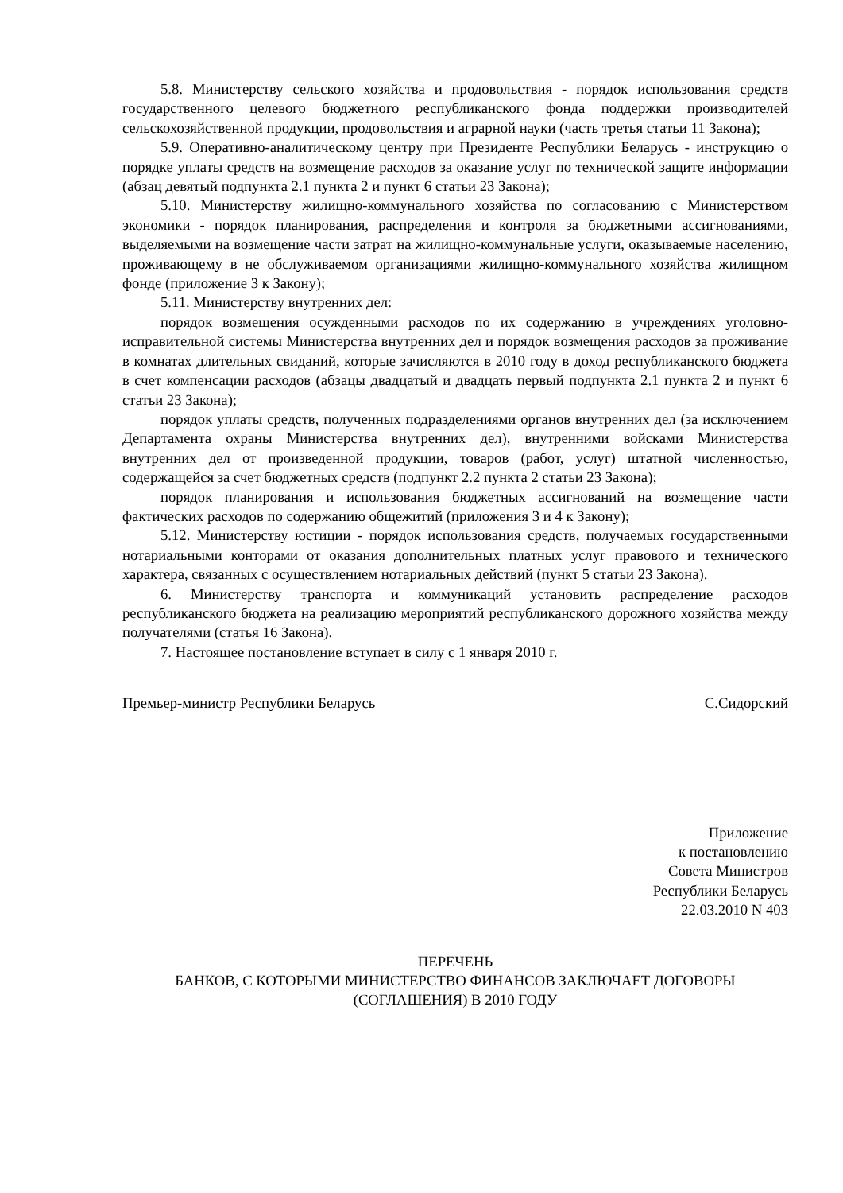5.8. Министерству сельского хозяйства и продовольствия - порядок использования средств государственного целевого бюджетного республиканского фонда поддержки производителей сельскохозяйственной продукции, продовольствия и аграрной науки (часть третья статьи 11 Закона);
5.9. Оперативно-аналитическому центру при Президенте Республики Беларусь - инструкцию о порядке уплаты средств на возмещение расходов за оказание услуг по технической защите информации (абзац девятый подпункта 2.1 пункта 2 и пункт 6 статьи 23 Закона);
5.10. Министерству жилищно-коммунального хозяйства по согласованию с Министерством экономики - порядок планирования, распределения и контроля за бюджетными ассигнованиями, выделяемыми на возмещение части затрат на жилищно-коммунальные услуги, оказываемые населению, проживающему в не обслуживаемом организациями жилищно-коммунального хозяйства жилищном фонде (приложение 3 к Закону);
5.11. Министерству внутренних дел:
порядок возмещения осужденными расходов по их содержанию в учреждениях уголовно-исправительной системы Министерства внутренних дел и порядок возмещения расходов за проживание в комнатах длительных свиданий, которые зачисляются в 2010 году в доход республиканского бюджета в счет компенсации расходов (абзацы двадцатый и двадцать первый подпункта 2.1 пункта 2 и пункт 6 статьи 23 Закона);
порядок уплаты средств, полученных подразделениями органов внутренних дел (за исключением Департамента охраны Министерства внутренних дел), внутренними войсками Министерства внутренних дел от произведенной продукции, товаров (работ, услуг) штатной численностью, содержащейся за счет бюджетных средств (подпункт 2.2 пункта 2 статьи 23 Закона);
порядок планирования и использования бюджетных ассигнований на возмещение части фактических расходов по содержанию общежитий (приложения 3 и 4 к Закону);
5.12. Министерству юстиции - порядок использования средств, получаемых государственными нотариальными конторами от оказания дополнительных платных услуг правового и технического характера, связанных с осуществлением нотариальных действий (пункт 5 статьи 23 Закона).
6. Министерству транспорта и коммуникаций установить распределение расходов республиканского бюджета на реализацию мероприятий республиканского дорожного хозяйства между получателями (статья 16 Закона).
7. Настоящее постановление вступает в силу с 1 января 2010 г.
Премьер-министр Республики Беларусь С.Сидорский
Приложение
к постановлению
Совета Министров
Республики Беларусь
22.03.2010 N 403
ПЕРЕЧЕНЬ
БАНКОВ, С КОТОРЫМИ МИНИСТЕРСТВО ФИНАНСОВ ЗАКЛЮЧАЕТ ДОГОВОРЫ
(СОГЛАШЕНИЯ) В 2010 ГОДУ